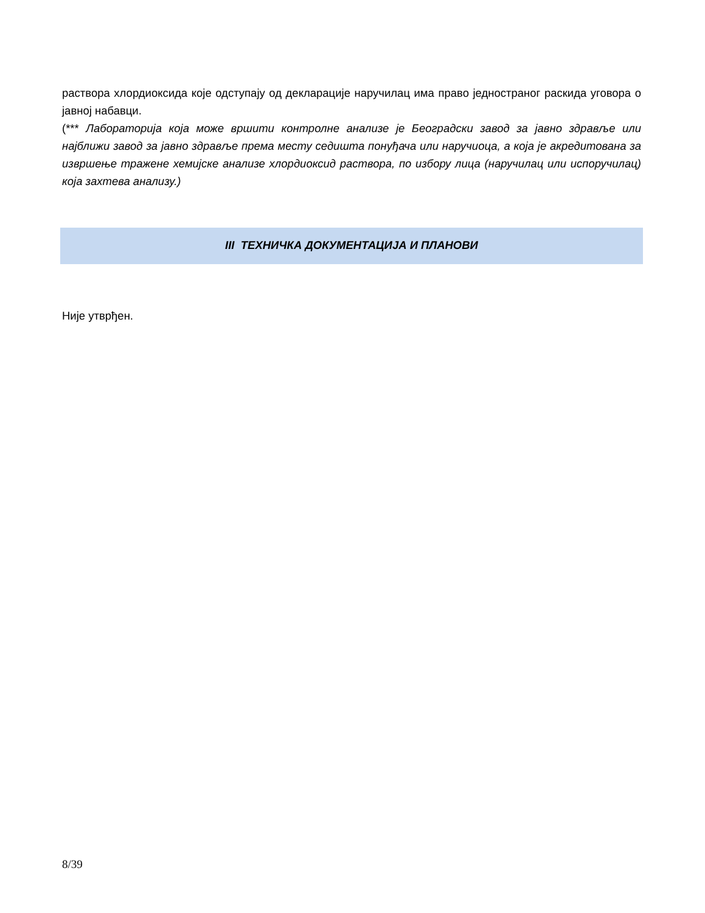раствора хлордиоксида које одступају од декларације наручилац има право једностраног раскида уговора о јавној набавци.
(*** Лабораторија која може вршити контролне анализе је Београдски завод за јавно здравље или најближи завод за јавно здравље према месту седишта понуђача или наручиоца, а која је акредитована за извршење тражене хемијске анализе хлордиоксид раствора, по избору лица (наручилац или испоручилац) која захтева анализу.)
III ТЕХНИЧКА ДОКУМЕНТАЦИЈА И ПЛАНОВИ
Није утврђен.
8/39